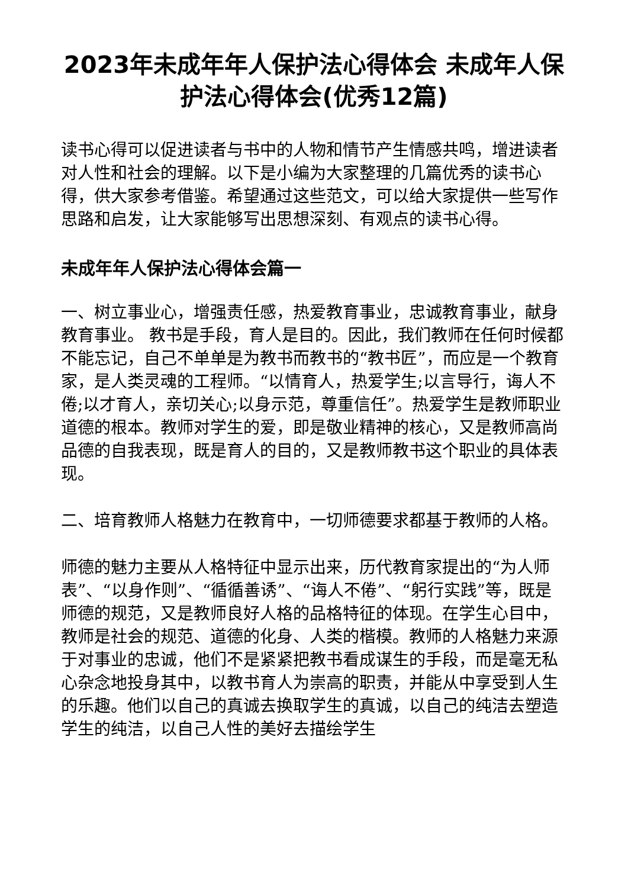2023年未成年年人保护法心得体会 未成年人保护法心得体会(优秀12篇)
读书心得可以促进读者与书中的人物和情节产生情感共鸣，增进读者对人性和社会的理解。以下是小编为大家整理的几篇优秀的读书心得，供大家参考借鉴。希望通过这些范文，可以给大家提供一些写作思路和启发，让大家能够写出思想深刻、有观点的读书心得。
未成年年人保护法心得体会篇一
一、树立事业心，增强责任感，热爱教育事业，忠诚教育事业，献身教育事业。 教书是手段，育人是目的。因此，我们教师在任何时候都不能忘记，自己不单单是为教书而教书的“教书匠”，而应是一个教育家，是人类灵魂的工程师。“以情育人，热爱学生;以言导行，诲人不倦;以才育人，亲切关心;以身示范，尊重信任”。热爱学生是教师职业道德的根本。教师对学生的爱，即是敬业精神的核心，又是教师高尚品德的自我表现，既是育人的目的，又是教师教书这个职业的具体表现。
二、培育教师人格魅力在教育中，一切师德要求都基于教师的人格。
师德的魅力主要从人格特征中显示出来，历代教育家提出的“为人师表”、“以身作则”、“循循善诱”、“诲人不倦”、“躬行实践”等，既是师德的规范，又是教师良好人格的品格特征的体现。在学生心目中，教师是社会的规范、道德的化身、人类的楷模。教师的人格魅力来源于对事业的忠诚，他们不是紧紧把教书看成谋生的手段，而是毫无私心杂念地投身其中，以教书育人为崇高的职责，并能从中享受到人生的乐趣。他们以自己的真诚去换取学生的真诚，以自己的纯洁去塑造学生的纯洁，以自己人性的美好去描绘学生